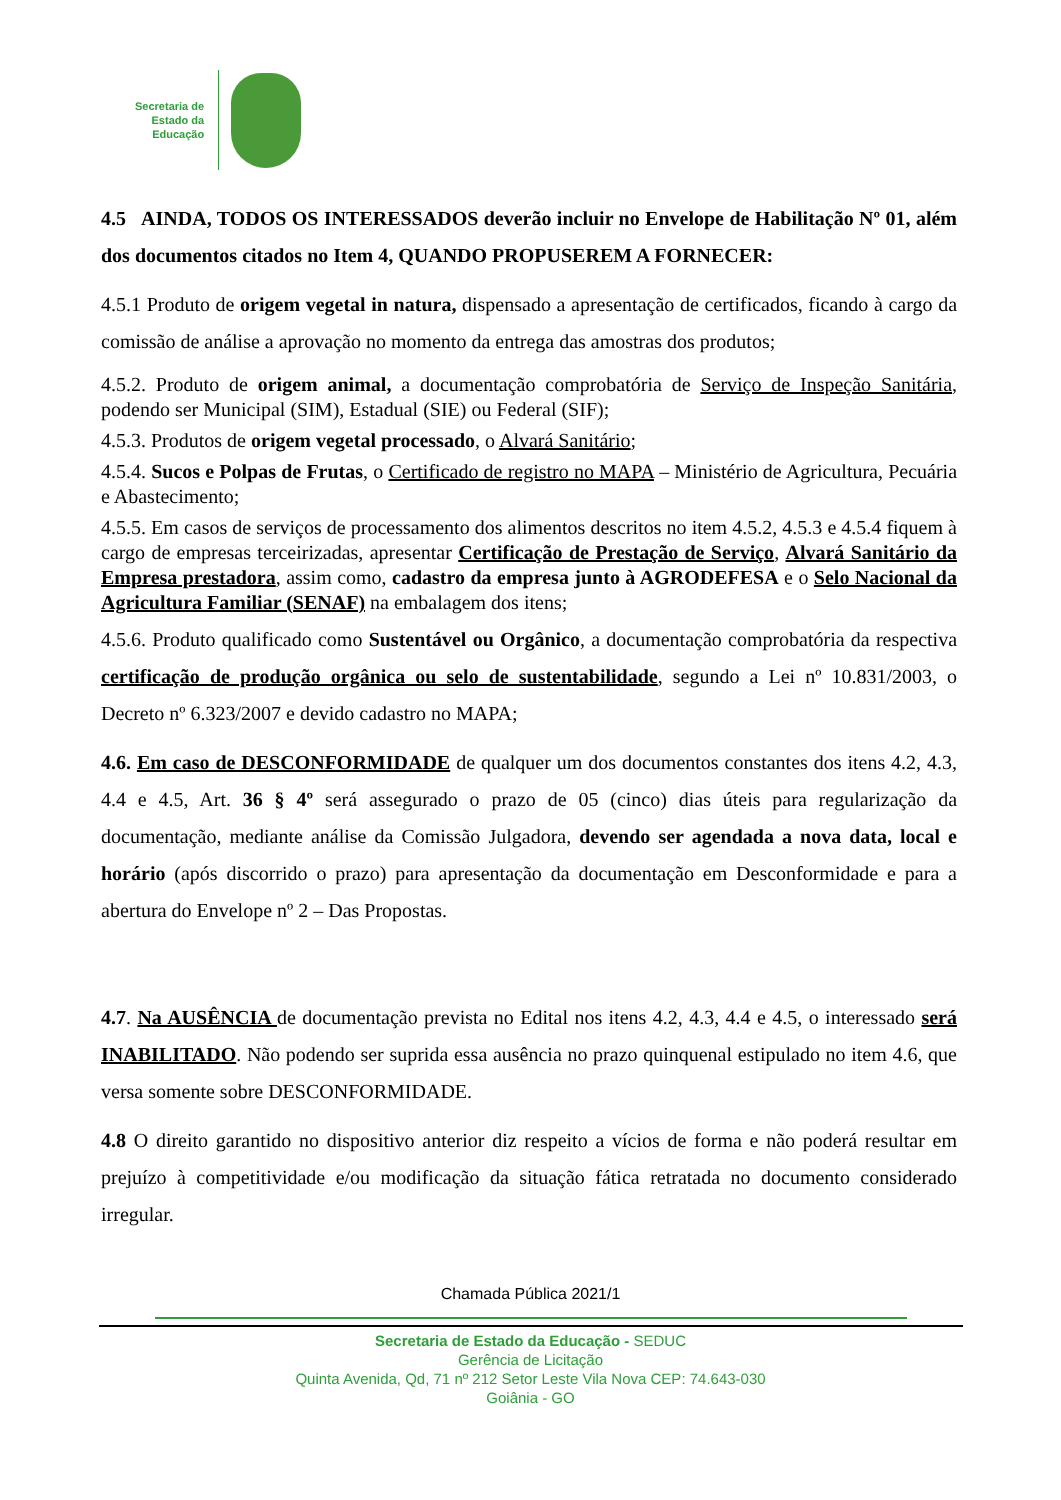Secretaria de
Estado da
Educação
4.5 AINDA, TODOS OS INTERESSADOS deverão incluir no Envelope de Habilitação Nº 01, além dos documentos citados no Item 4, QUANDO PROPUSEREM A FORNECER:
4.5.1 Produto de origem vegetal in natura, dispensado a apresentação de certificados, ficando à cargo da comissão de análise a aprovação no momento da entrega das amostras dos produtos;
4.5.2. Produto de origem animal, a documentação comprobatória de Serviço de Inspeção Sanitária, podendo ser Municipal (SIM), Estadual (SIE) ou Federal (SIF);
4.5.3. Produtos de origem vegetal processado, o Alvará Sanitário;
4.5.4. Sucos e Polpas de Frutas, o Certificado de registro no MAPA – Ministério de Agricultura, Pecuária e Abastecimento;
4.5.5. Em casos de serviços de processamento dos alimentos descritos no item 4.5.2, 4.5.3 e 4.5.4 fiquem à cargo de empresas terceirizadas, apresentar Certificação de Prestação de Serviço, Alvará Sanitário da Empresa prestadora, assim como, cadastro da empresa junto à AGRODEFESA e o Selo Nacional da Agricultura Familiar (SENAF) na embalagem dos itens;
4.5.6. Produto qualificado como Sustentável ou Orgânico, a documentação comprobatória da respectiva certificação de produção orgânica ou selo de sustentabilidade, segundo a Lei nº 10.831/2003, o Decreto nº 6.323/2007 e devido cadastro no MAPA;
4.6. Em caso de DESCONFORMIDADE de qualquer um dos documentos constantes dos itens 4.2, 4.3, 4.4 e 4.5, Art. 36 § 4º será assegurado o prazo de 05 (cinco) dias úteis para regularização da documentação, mediante análise da Comissão Julgadora, devendo ser agendada a nova data, local e horário (após discorrido o prazo) para apresentação da documentação em Desconformidade e para a abertura do Envelope nº 2 – Das Propostas.
4.7. Na AUSÊNCIA de documentação prevista no Edital nos itens 4.2, 4.3, 4.4 e 4.5, o interessado será INABILITADO. Não podendo ser suprida essa ausência no prazo quinquenal estipulado no item 4.6, que versa somente sobre DESCONFORMIDADE.
4.8 O direito garantido no dispositivo anterior diz respeito a vícios de forma e não poderá resultar em prejuízo à competitividade e/ou modificação da situação fática retratada no documento considerado irregular.
Chamada Pública 2021/1
Secretaria de Estado da Educação - SEDUC
Gerência de Licitação
Quinta Avenida, Qd, 71 nº 212 Setor Leste Vila Nova CEP: 74.643-030
Goiânia - GO